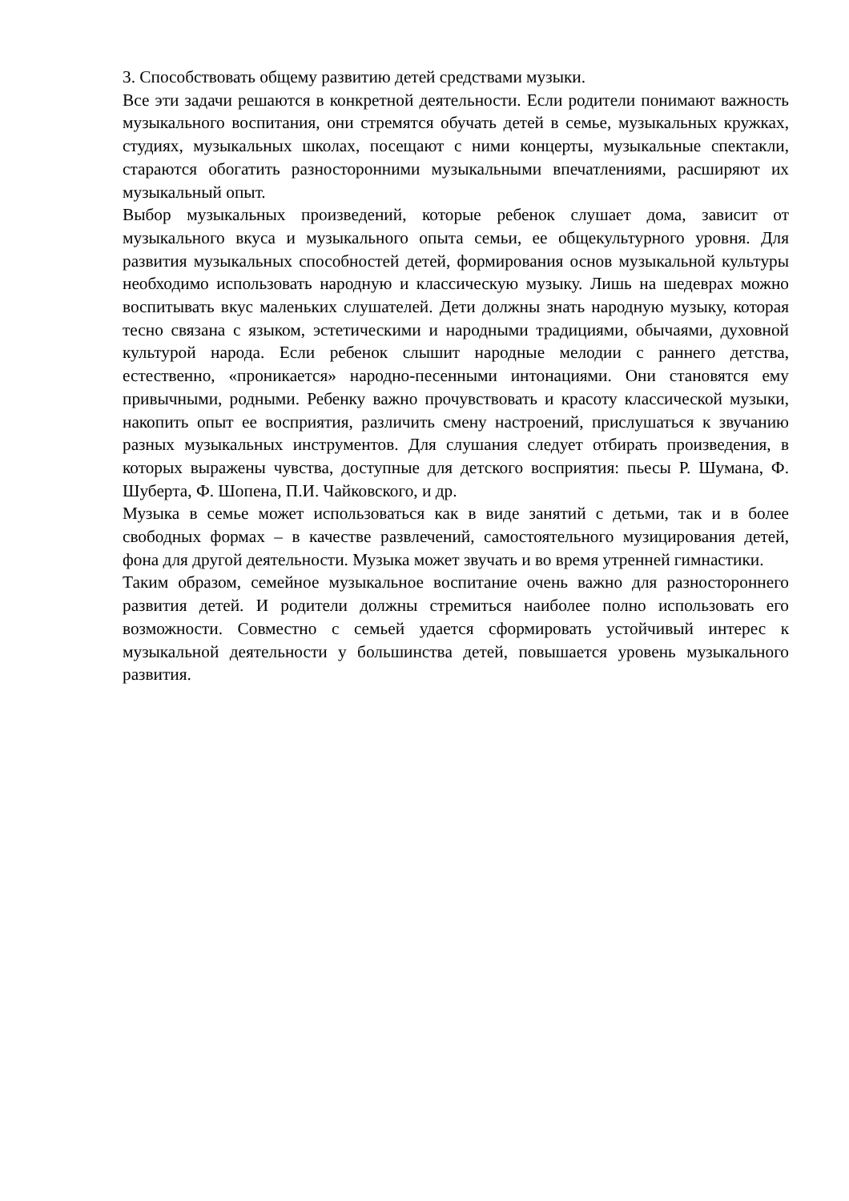3. Способствовать общему развитию детей средствами музыки.
Все эти задачи решаются в конкретной деятельности. Если родители понимают важность музыкального воспитания, они стремятся обучать детей в семье, музыкальных кружках, студиях, музыкальных школах, посещают с ними концерты, музыкальные спектакли, стараются обогатить разносторонними музыкальными впечатлениями, расширяют их музыкальный опыт.
Выбор музыкальных произведений, которые ребенок слушает дома, зависит от музыкального вкуса и музыкального опыта семьи, ее общекультурного уровня. Для развития музыкальных способностей детей, формирования основ музыкальной культуры необходимо использовать народную и классическую музыку. Лишь на шедеврах можно воспитывать вкус маленьких слушателей. Дети должны знать народную музыку, которая тесно связана с языком, эстетическими и народными традициями, обычаями, духовной культурой народа. Если ребенок слышит народные мелодии с раннего детства, естественно, «проникается» народно-песенными интонациями. Они становятся ему привычными, родными. Ребенку важно прочувствовать и красоту классической музыки, накопить опыт ее восприятия, различить смену настроений, прислушаться к звучанию разных музыкальных инструментов. Для слушания следует отбирать произведения, в которых выражены чувства, доступные для детского восприятия: пьесы Р. Шумана, Ф. Шуберта, Ф. Шопена, П.И. Чайковского, и др.
Музыка в семье может использоваться как в виде занятий с детьми, так и в более свободных формах – в качестве развлечений, самостоятельного музицирования детей, фона для другой деятельности. Музыка может звучать и во время утренней гимнастики.
Таким образом, семейное музыкальное воспитание очень важно для разностороннего развития детей. И родители должны стремиться наиболее полно использовать его возможности. Совместно с семьей удается сформировать устойчивый интерес к музыкальной деятельности у большинства детей, повышается уровень музыкального развития.